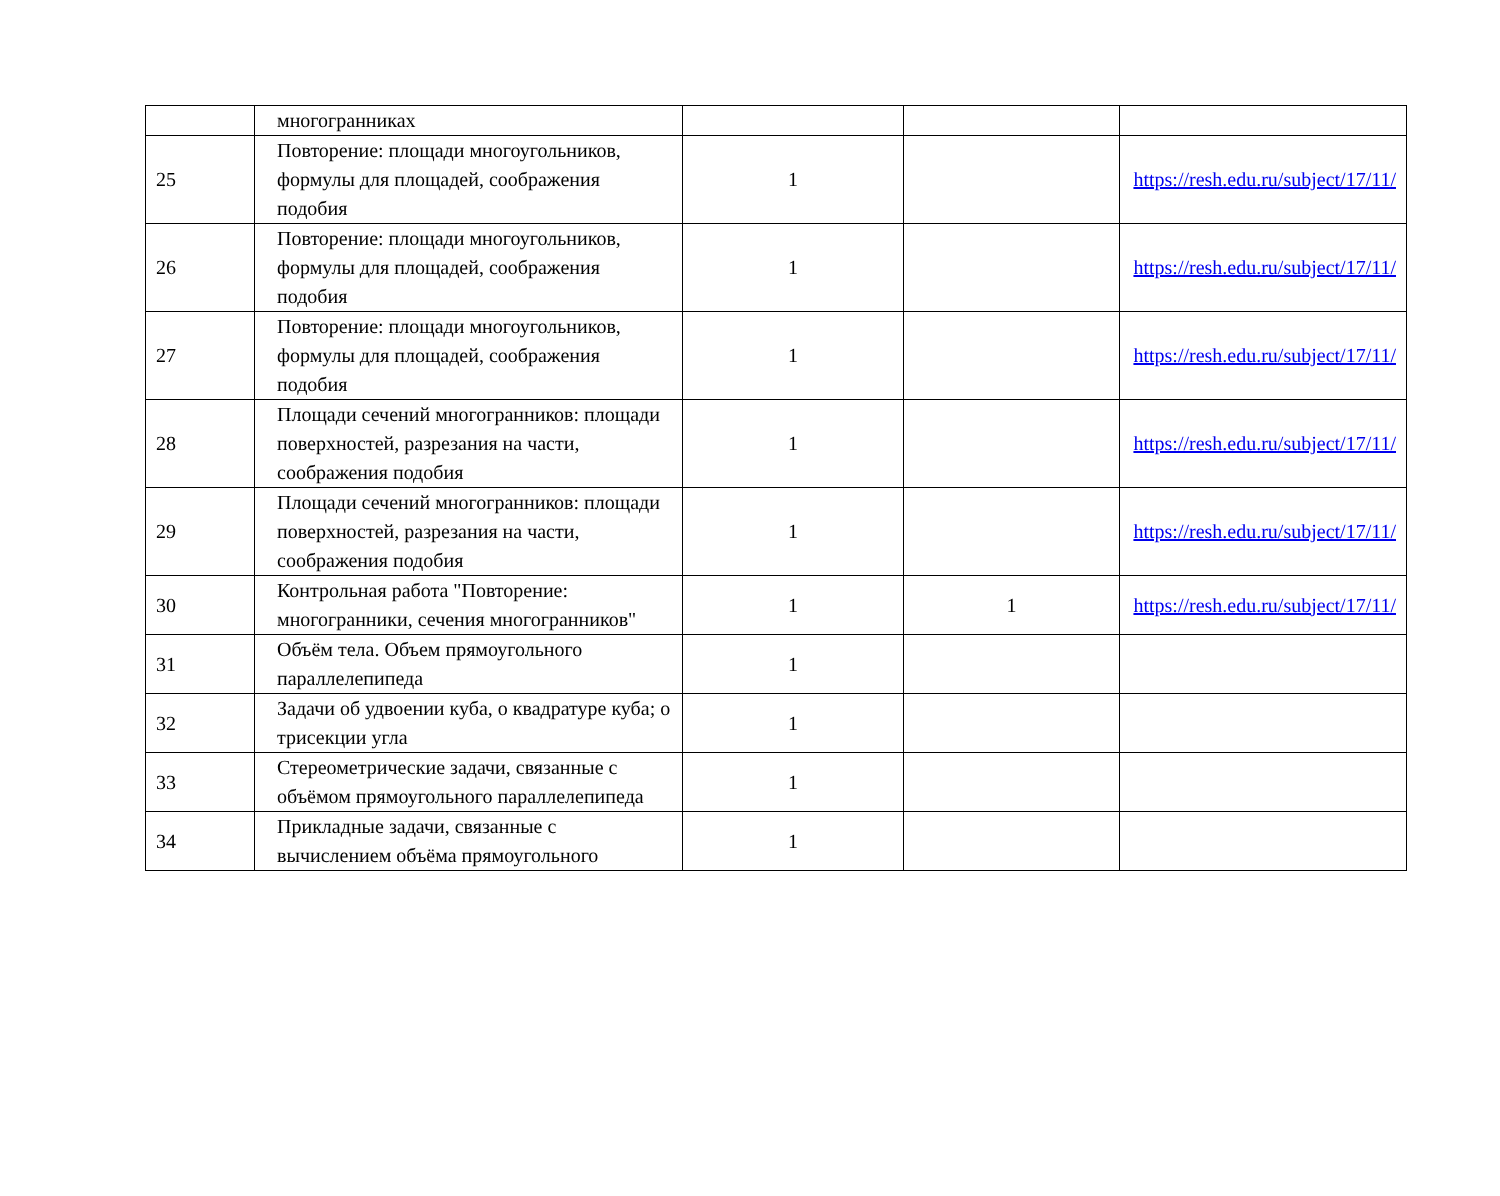| | многогранниках | | | |
| 25 | Повторение: площади многоугольников, формулы для площадей, соображения подобия | 1 | | https://resh.edu.ru/subject/17/11/ |
| 26 | Повторение: площади многоугольников, формулы для площадей, соображения подобия | 1 | | https://resh.edu.ru/subject/17/11/ |
| 27 | Повторение: площади многоугольников, формулы для площадей, соображения подобия | 1 | | https://resh.edu.ru/subject/17/11/ |
| 28 | Площади сечений многогранников: площади поверхностей, разрезания на части, соображения подобия | 1 | | https://resh.edu.ru/subject/17/11/ |
| 29 | Площади сечений многогранников: площади поверхностей, разрезания на части, соображения подобия | 1 | | https://resh.edu.ru/subject/17/11/ |
| 30 | Контрольная работа "Повторение: многогранники, сечения многогранников" | 1 | 1 | https://resh.edu.ru/subject/17/11/ |
| 31 | Объём тела. Объем прямоугольного параллелепипеда | 1 | | |
| 32 | Задачи об удвоении куба, о квадратуре куба; о трисекции угла | 1 | | |
| 33 | Стереометрические задачи, связанные с объёмом прямоугольного параллелепипеда | 1 | | |
| 34 | Прикладные задачи, связанные с вычислением объёма прямоугольного | 1 | | |